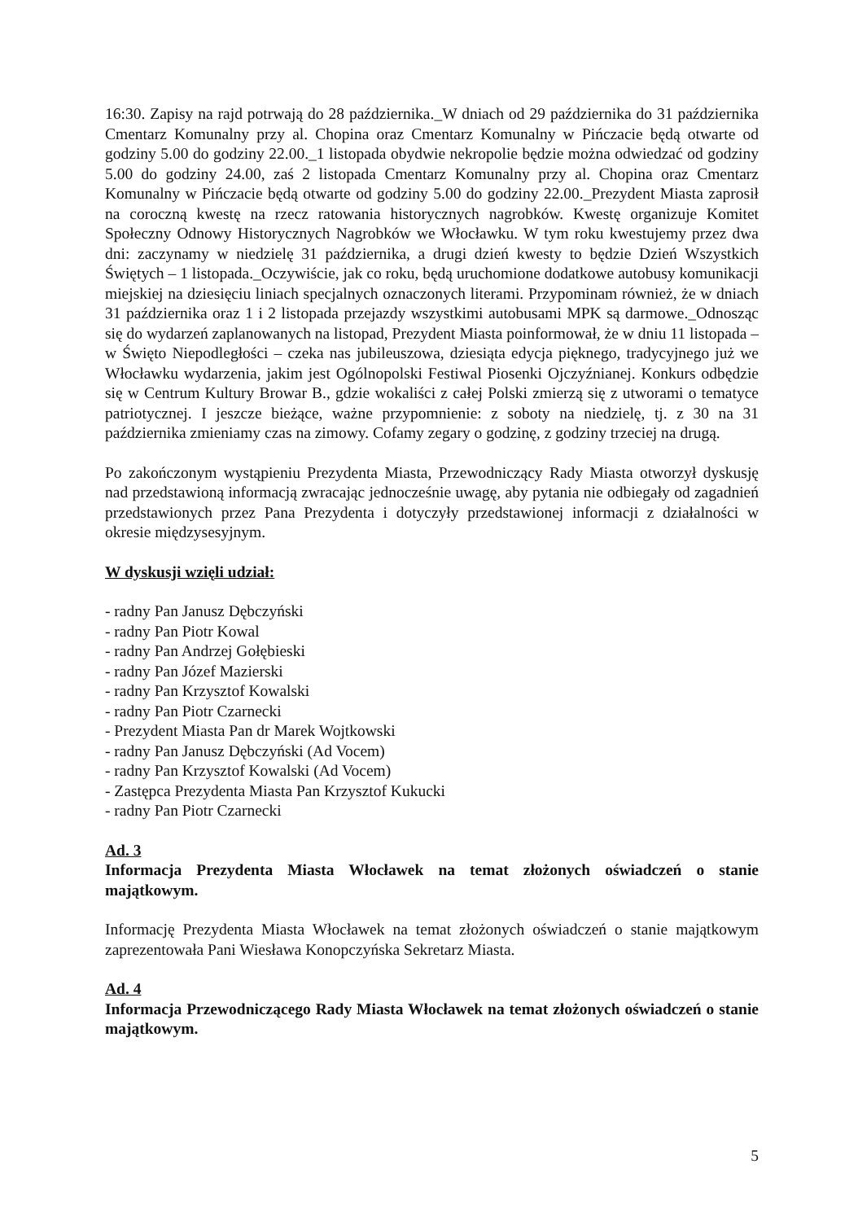16:30. Zapisy na rajd potrwają do 28 października._W dniach od 29 października do 31 października Cmentarz Komunalny przy al. Chopina oraz Cmentarz Komunalny w Pińczacie będą otwarte od godziny 5.00 do godziny 22.00._1 listopada obydwie nekropolie będzie można odwiedzać od godziny 5.00 do godziny 24.00, zaś 2 listopada Cmentarz Komunalny przy al. Chopina oraz Cmentarz Komunalny w Pińczacie będą otwarte od godziny 5.00 do godziny 22.00._Prezydent Miasta zaprosił na coroczną kwestę na rzecz ratowania historycznych nagrobków. Kwestę organizuje Komitet Społeczny Odnowy Historycznych Nagrobków we Włocławku. W tym roku kwestujemy przez dwa dni: zaczynamy w niedzielę 31 października, a drugi dzień kwesty to będzie Dzień Wszystkich Świętych – 1 listopada._Oczywiście, jak co roku, będą uruchomione dodatkowe autobusy komunikacji miejskiej na dziesięciu liniach specjalnych oznaczonych literami. Przypominam również, że w dniach 31 października oraz 1 i 2 listopada przejazdy wszystkimi autobusami MPK są darmowe._Odnosząc się do wydarzeń zaplanowanych na listopad, Prezydent Miasta poinformował, że w dniu 11 listopada – w Święto Niepodległości – czeka nas jubileuszowa, dziesiąta edycja pięknego, tradycyjnego już we Włocławku wydarzenia, jakim jest Ogólnopolski Festiwal Piosenki Ojczyźnianej. Konkurs odbędzie się w Centrum Kultury Browar B., gdzie wokaliści z całej Polski zmierzą się z utworami o tematyce patriotycznej. I jeszcze bieżące, ważne przypomnienie: z soboty na niedzielę, tj. z 30 na 31 października zmieniamy czas na zimowy. Cofamy zegary o godzinę, z godziny trzeciej na drugą.
Po zakończonym wystąpieniu Prezydenta Miasta, Przewodniczący Rady Miasta otworzył dyskusję nad przedstawioną informacją zwracając jednocześnie uwagę, aby pytania nie odbiegały od zagadnień przedstawionych przez Pana Prezydenta i dotyczyły przedstawionej informacji z działalności w okresie międzysesyjnym.
W dyskusji wzięli udział:
- radny Pan Janusz Dębczyński
- radny Pan Piotr Kowal
- radny Pan Andrzej Gołębieski
- radny Pan Józef Mazierski
- radny Pan Krzysztof Kowalski
- radny Pan Piotr Czarnecki
- Prezydent Miasta Pan dr Marek Wojtkowski
- radny Pan Janusz Dębczyński (Ad Vocem)
- radny Pan Krzysztof Kowalski (Ad Vocem)
- Zastępca Prezydenta Miasta Pan Krzysztof Kukucki
- radny Pan Piotr Czarnecki
Ad. 3
Informacja Prezydenta Miasta Włocławek na temat złożonych oświadczeń o stanie majątkowym.
Informację Prezydenta Miasta Włocławek na temat złożonych oświadczeń o stanie majątkowym zaprezentowała Pani Wiesława Konopczyńska Sekretarz Miasta.
Ad. 4
Informacja Przewodniczącego Rady Miasta Włocławek na temat złożonych oświadczeń o stanie majątkowym.
5